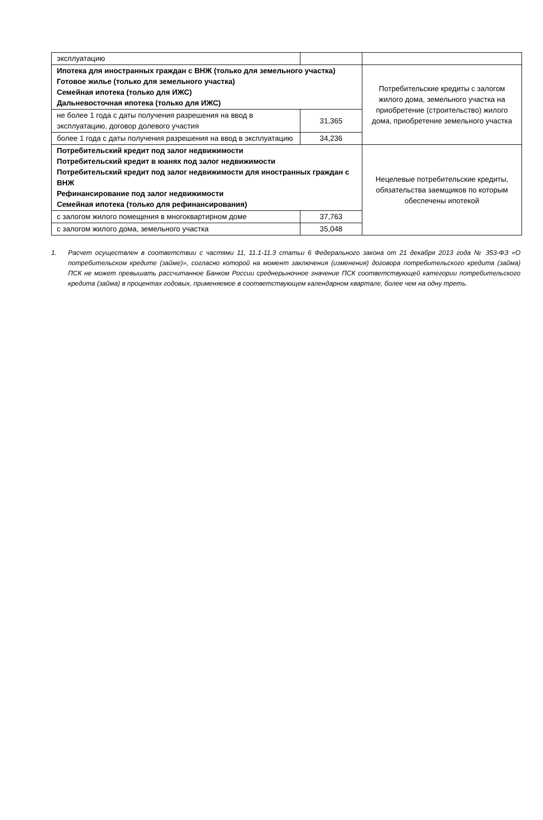| эксплуатацию | | |
| Ипотека для иностранных граждан с ВНЖ (только для земельного участка) Готовое жилье (только для земельного участка) Семейная ипотека (только для ИЖС) Дальневосточная ипотека (только для ИЖС) | | Потребительские кредиты с залогом жилого дома, земельного участка на приобретение (строительство) жилого дома, приобретение земельного участка |
| не более 1 года с даты получения разрешения на ввод в эксплуатацию, договор долевого участия | 31,365 | |
| более 1 года с даты получения разрешения на ввод в эксплуатацию | 34,236 | |
| Потребительский кредит под залог недвижимости Потребительский кредит в юанях под залог недвижимости Потребительский кредит под залог недвижимости для иностранных граждан с ВНЖ Рефинансирование под залог недвижимости Семейная ипотека (только для рефинансирования) | | Нецелевые потребительские кредиты, обязательства заемщиков по которым обеспечены ипотекой |
| с залогом жилого помещения в многоквартирном доме | 37,763 | |
| с залогом жилого дома, земельного участка | 35,048 | |
1. Расчет осуществлен в соответствии с частями 11, 11.1-11.3 статьи 6 Федерального закона от 21 декабря 2013 года № 353-ФЗ «О потребительском кредите (займе)», согласно которой на момент заключения (изменения) договора потребительского кредита (займа) ПСК не может превышать рассчитанное Банком России среднерыночное значение ПСК соответствующей категории потребительского кредита (займа) в процентах годовых, применяемое в соответствующем календарном квартале, более чем на одну треть.